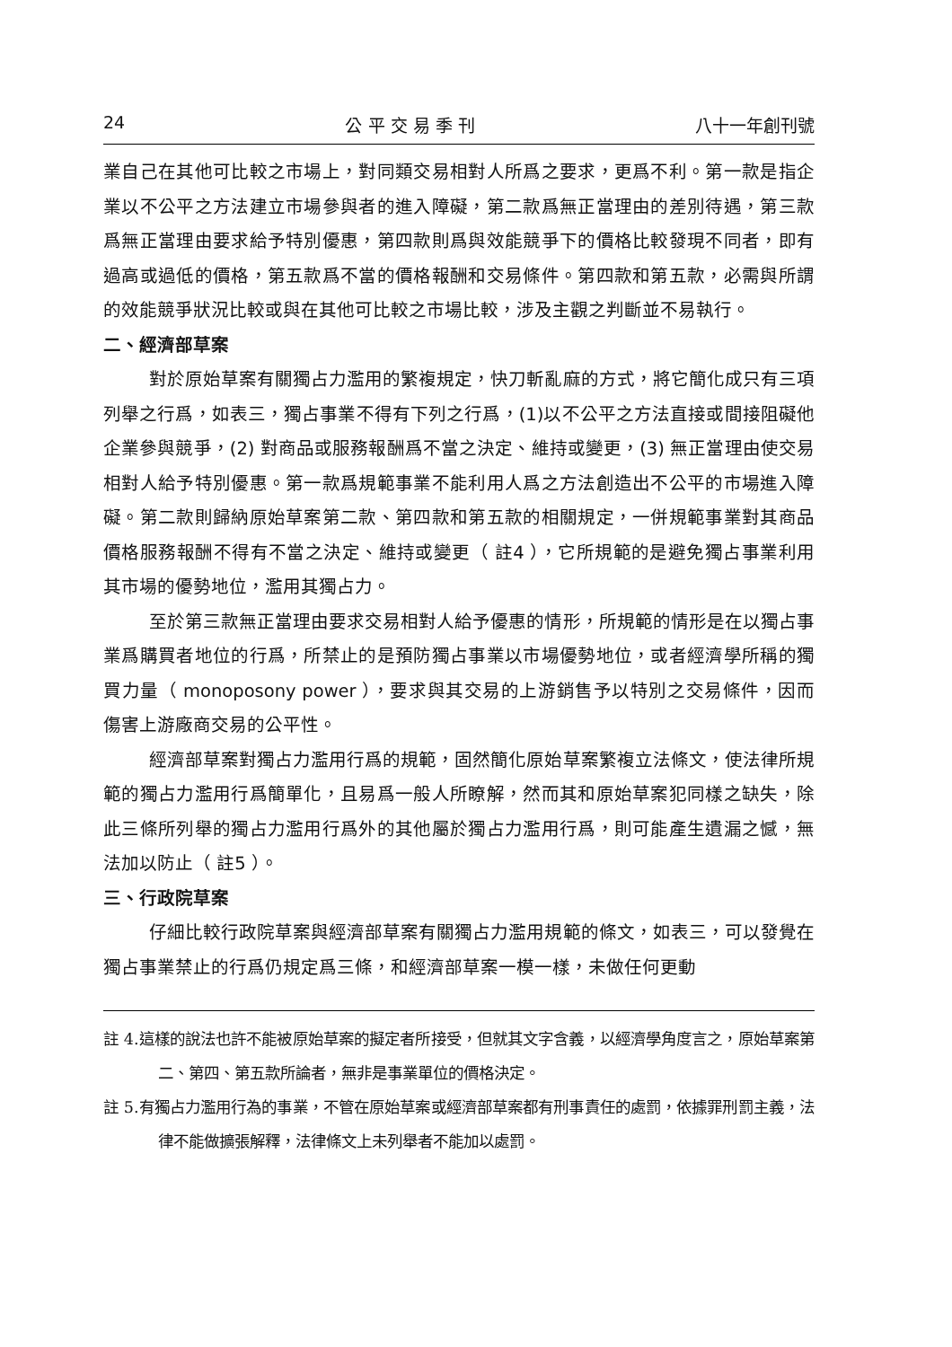24 公 平 交 易 季 刊 八十一年創刊號
業自己在其他可比較之市場上，對同類交易相對人所爲之要求，更爲不利。第一款是指企業以不公平之方法建立市場參與者的進入障礙，第二款爲無正當理由的差別待遇，第三款爲無正當理由要求給予特別優惠，第四款則爲與效能競爭下的價格比較發現不同者，即有過高或過低的價格，第五款爲不當的價格報酬和交易條件。第四款和第五款，必需與所謂的效能競爭狀況比較或與在其他可比較之市場比較，涉及主觀之判斷並不易執行。
二、經濟部草案
對於原始草案有關獨占力濫用的繁複規定，快刀斬亂麻的方式，將它簡化成只有三項列舉之行爲，如表三，獨占事業不得有下列之行爲，(1)以不公平之方法直接或間接阻礙他企業參與競爭，(2) 對商品或服務報酬爲不當之決定、維持或變更，(3) 無正當理由使交易相對人給予特別優惠。第一款爲規範事業不能利用人爲之方法創造出不公平的市場進入障礙。第二款則歸納原始草案第二款、第四款和第五款的相關規定，一併規範事業對其商品價格服務報酬不得有不當之決定、維持或變更（ 註4 ），它所規範的是避免獨占事業利用其市場的優勢地位，濫用其獨占力。
至於第三款無正當理由要求交易相對人給予優惠的情形，所規範的情形是在以獨占事業爲購買者地位的行爲，所禁止的是預防獨占事業以市場優勢地位，或者經濟學所稱的獨買力量（ monoposony power ），要求與其交易的上游銷售予以特別之交易條件，因而傷害上游廠商交易的公平性。
經濟部草案對獨占力濫用行爲的規範，固然簡化原始草案繁複立法條文，使法律所規範的獨占力濫用行爲簡單化，且易爲一般人所瞭解，然而其和原始草案犯同樣之缺失，除此三條所列舉的獨占力濫用行爲外的其他屬於獨占力濫用行爲，則可能產生遺漏之憾，無法加以防止（ 註5 ）。
三、行政院草案
仔細比較行政院草案與經濟部草案有關獨占力濫用規範的條文，如表三，可以發覺在獨占事業禁止的行爲仍規定爲三條，和經濟部草案一模一樣，未做任何更動
註 4.這樣的說法也許不能被原始草案的擬定者所接受，但就其文字含義，以經濟學角度言之，原始草案第二、第四、第五款所論者，無非是事業單位的價格決定。
註 5.有獨占力濫用行為的事業，不管在原始草案或經濟部草案都有刑事責任的處罰，依據罪刑罰主義，法律不能做擴張解釋，法律條文上未列舉者不能加以處罰。